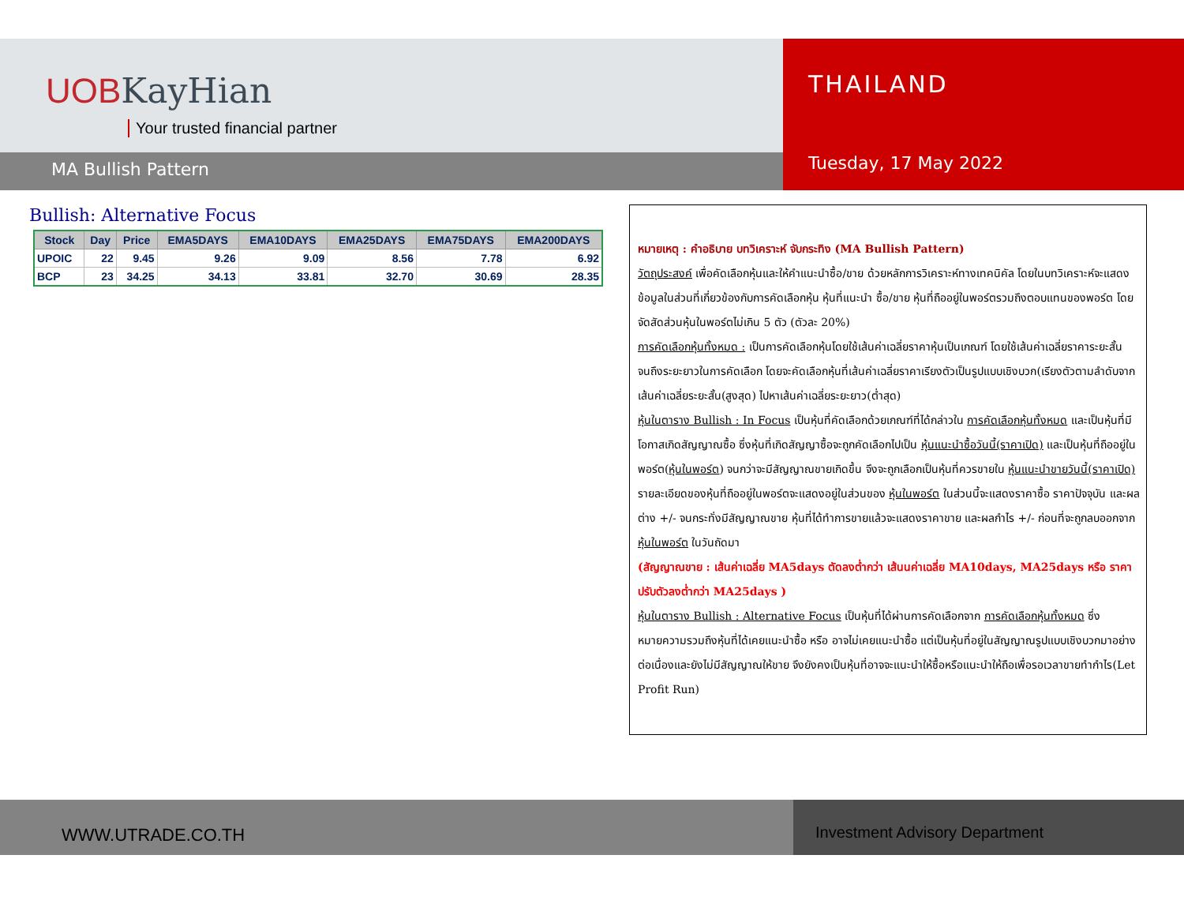UOBKayHian
Your trusted financial partner
MA Bullish Pattern
THAILAND
Tuesday, 17 May 2022
Bullish: Alternative Focus
| Stock | Day | Price | EMA5DAYS | EMA10DAYS | EMA25DAYS | EMA75DAYS | EMA200DAYS |
| --- | --- | --- | --- | --- | --- | --- | --- |
| UPOIC | 22 | 9.45 | 9.26 | 9.09 | 8.56 | 7.78 | 6.92 |
| BCP | 23 | 34.25 | 34.13 | 33.81 | 32.70 | 30.69 | 28.35 |
หมายเหตุ : คำอธิบาย บทวิเคราะห์ จับกระทิง (MA Bullish Pattern)
วัตถุประสงค์ เพื่อคัดเลือกหุ้นและให้คำแนะนำซื้อ/ขาย ด้วยหลักการวิเคราะห์ทางเทคนิคัล โดยในบทวิเคราะห์จะแสดงข้อมูลในส่วนที่เกี่ยวข้องกับการคัดเลือกหุ้น หุ้นที่แนะนำ ซื้อ/ขาย หุ้นที่ถืออยู่ในพอร์ตรวมถึงตอบแทนของพอร์ต โดยจัดสัดส่วนหุ้นในพอร์ตไม่เกิน 5 ตัว (ตัวละ 20%)
การคัดเลือกหุ้นทั้งหมด : เป็นการคัดเลือกหุ้นโดยใช้เส้นค่าเฉลี่ยราคาหุ้นเป็นเกณฑ์ โดยใช้เส้นค่าเฉลี่ยราคาระยะสั้นจนถึงระยะยาวในการคัดเลือก โดยจะคัดเลือกหุ้นที่เส้นค่าเฉลี่ยราคาเรียงตัวเป็นรูปแบบเชิงบวก(เรียงตัวตามลำดับจากเส้นค่าเฉลี่ยระยะสั้น(สูงสุด) ไปหาเส้นค่าเฉลี่ยระยะยาว(ต่ำสุด)
หุ้นในตาราง Bullish : In Focus เป็นหุ้นที่คัดเลือกด้วยเกณฑ์ที่ได้กล่าวใน การคัดเลือกหุ้นทั้งหมด และเป็นหุ้นที่มีโอกาสเกิดสัญญาณซื้อ ซึ่งหุ้นที่เกิดสัญญาซื้อจะถูกคัดเลือกไปเป็น หุ้นแนะนำซื้อวันนี้(ราคาเปิด) และเป็นหุ้นที่ถืออยู่ในพอร์ต(หุ้นในพอร์ต) จนกว่าจะมีสัญญาณขายเกิดขึ้น จึงจะถูกเลือกเป็นหุ้นที่ควรขายใน หุ้นแนะนำขายวันนี้(ราคาเปิด) รายละเอียดของหุ้นที่ถืออยู่ในพอร์ตจะแสดงอยู่ในส่วนของ หุ้นในพอร์ต ในส่วนนี้จะแสดงราคาซื้อ ราคาปัจจุบัน และผลต่าง +/- จนกระทั่งมีสัญญาณขาย หุ้นที่ได้ทำการขายแล้วจะแสดงราคาขาย และผลกำไร +/- ก่อนที่จะถูกลบออกจาก หุ้นในพอร์ต ในวันถัดมา
(สัญญาณขาย : เส้นค่าเฉลี่ย MA5days ตัดลงต่ำกว่า เส้นนค่าเฉลี่ย MA10days, MA25days หรือ ราคาปรับตัวลงต่ำกว่า MA25days )
หุ้นในตาราง Bullish : Alternative Focus เป็นหุ้นที่ได้ผ่านการคัดเลือกจาก การคัดเลือกหุ้นทั้งหมด ซึ่งหมายความรวมถึงหุ้นที่ได้เคยแนะนำซื้อ หรือ อาจไม่เคยแนะนำซื้อ แต่เป็นหุ้นที่อยู่ในสัญญาณรูปแบบเชิงบวกมาอย่างต่อเนื่องและยังไม่มีสัญญาณให้ขาย จึงยังคงเป็นหุ้นที่อาจจะแนะนำให้ซื้อหรือแนะนำให้ถือเพื่อรอเวลาขายทำกำไร(Let Profit Run)
WWW.UTRADE.CO.TH Investment Advisory Department